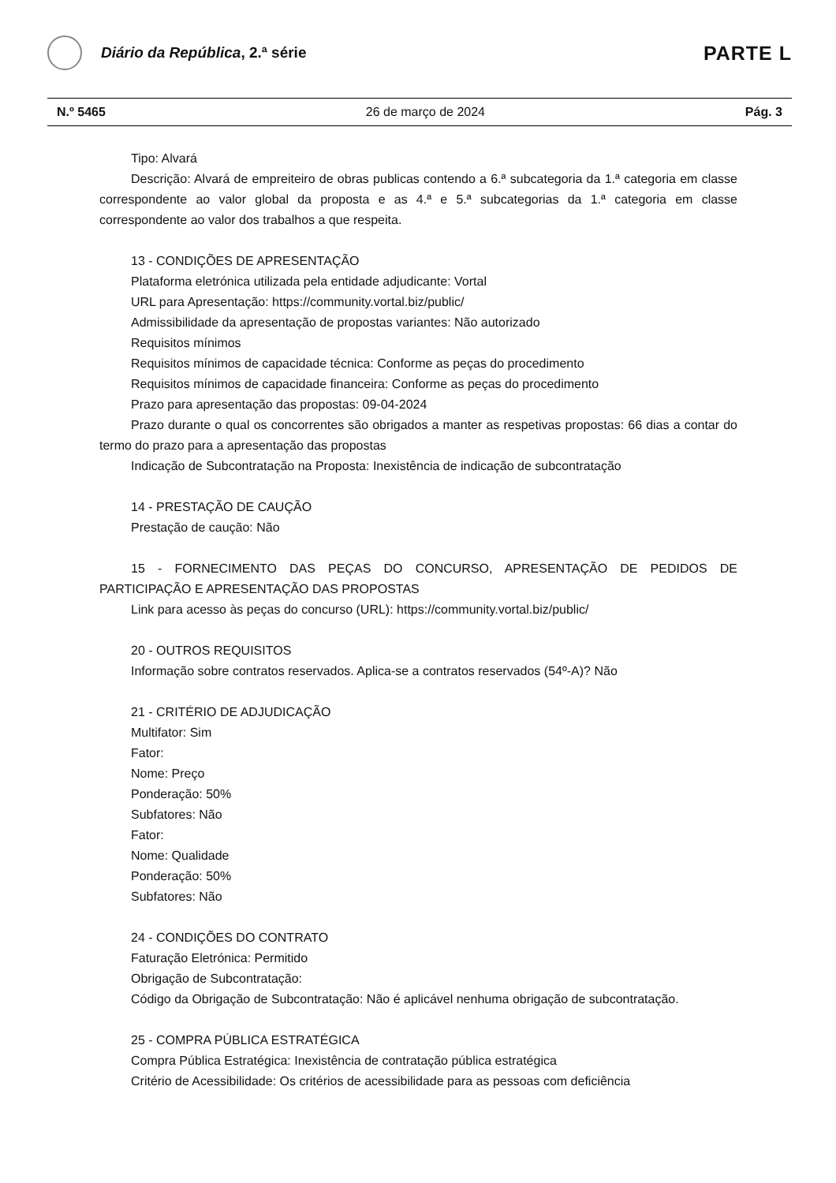Diário da República, 2.ª série
PARTE L
N.º 5465 26 de março de 2024 Pág. 3
Tipo: Alvará
Descrição: Alvará de empreiteiro de obras publicas contendo a 6.ª subcategoria da 1.ª categoria em classe correspondente ao valor global da proposta e as 4.ª e 5.ª subcategorias da 1.ª categoria em classe correspondente ao valor dos trabalhos a que respeita.
13 - CONDIÇÕES DE APRESENTAÇÃO
Plataforma eletrónica utilizada pela entidade adjudicante: Vortal
URL para Apresentação: https://community.vortal.biz/public/
Admissibilidade da apresentação de propostas variantes: Não autorizado
Requisitos mínimos
Requisitos mínimos de capacidade técnica: Conforme as peças do procedimento
Requisitos mínimos de capacidade financeira: Conforme as peças do procedimento
Prazo para apresentação das propostas: 09-04-2024
Prazo durante o qual os concorrentes são obrigados a manter as respetivas propostas: 66 dias a contar do termo do prazo para a apresentação das propostas
Indicação de Subcontratação na Proposta: Inexistência de indicação de subcontratação
14 - PRESTAÇÃO DE CAUÇÃO
Prestação de caução: Não
15 - FORNECIMENTO DAS PEÇAS DO CONCURSO, APRESENTAÇÃO DE PEDIDOS DE PARTICIPAÇÃO E APRESENTAÇÃO DAS PROPOSTAS
Link para acesso às peças do concurso (URL): https://community.vortal.biz/public/
20 - OUTROS REQUISITOS
Informação sobre contratos reservados. Aplica-se a contratos reservados (54º-A)? Não
21 - CRITÉRIO DE ADJUDICAÇÃO
Multifator: Sim
Fator:
Nome: Preço
Ponderação: 50%
Subfatores: Não
Fator:
Nome: Qualidade
Ponderação: 50%
Subfatores: Não
24 - CONDIÇÕES DO CONTRATO
Faturação Eletrónica: Permitido
Obrigação de Subcontratação:
Código da Obrigação de Subcontratação: Não é aplicável nenhuma obrigação de subcontratação.
25 - COMPRA PÚBLICA ESTRATÉGICA
Compra Pública Estratégica: Inexistência de contratação pública estratégica
Critério de Acessibilidade: Os critérios de acessibilidade para as pessoas com deficiência